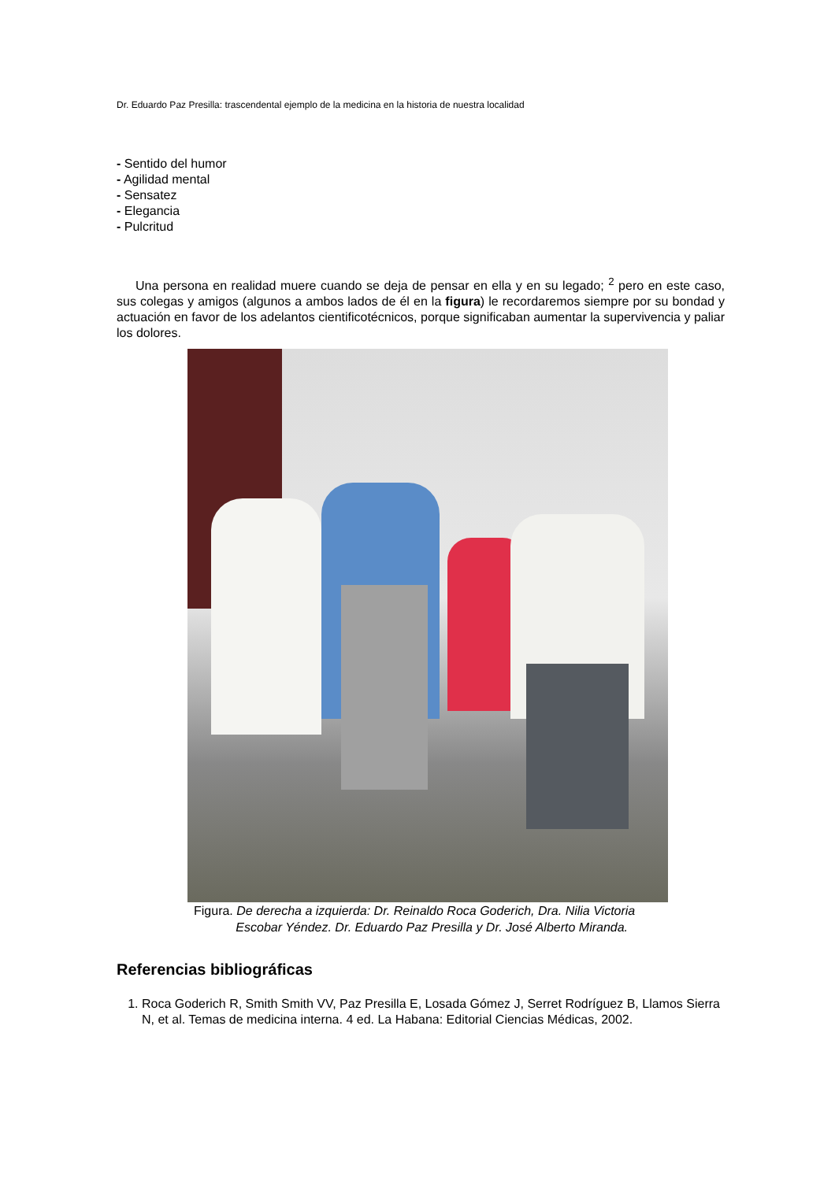Dr. Eduardo Paz Presilla: trascendental ejemplo de la medicina en la historia de nuestra localidad
- Sentido del humor
- Agilidad mental
- Sensatez
- Elegancia
- Pulcritud
Una persona en realidad muere cuando se deja de pensar en ella y en su legado; <sup>2</sup> pero en este caso, sus colegas y amigos (algunos a ambos lados de él en la figura) le recordaremos siempre por su bondad y actuación en favor de los adelantos cientificotécnicos, porque significaban aumentar la supervivencia y paliar los dolores.
Figura. De derecha a izquierda: Dr. Reinaldo Roca Goderich, Dra. Nilia Victoria
Escobar Yéndez. Dr. Eduardo Paz Presilla y Dr. José Alberto Miranda.
Referencias bibliográficas
1. Roca Goderich R, Smith Smith VV, Paz Presilla E, Losada Gómez J, Serret Rodríguez B, Llamos Sierra N, et al. Temas de medicina interna. 4 ed. La Habana: Editorial Ciencias Médicas, 2002.